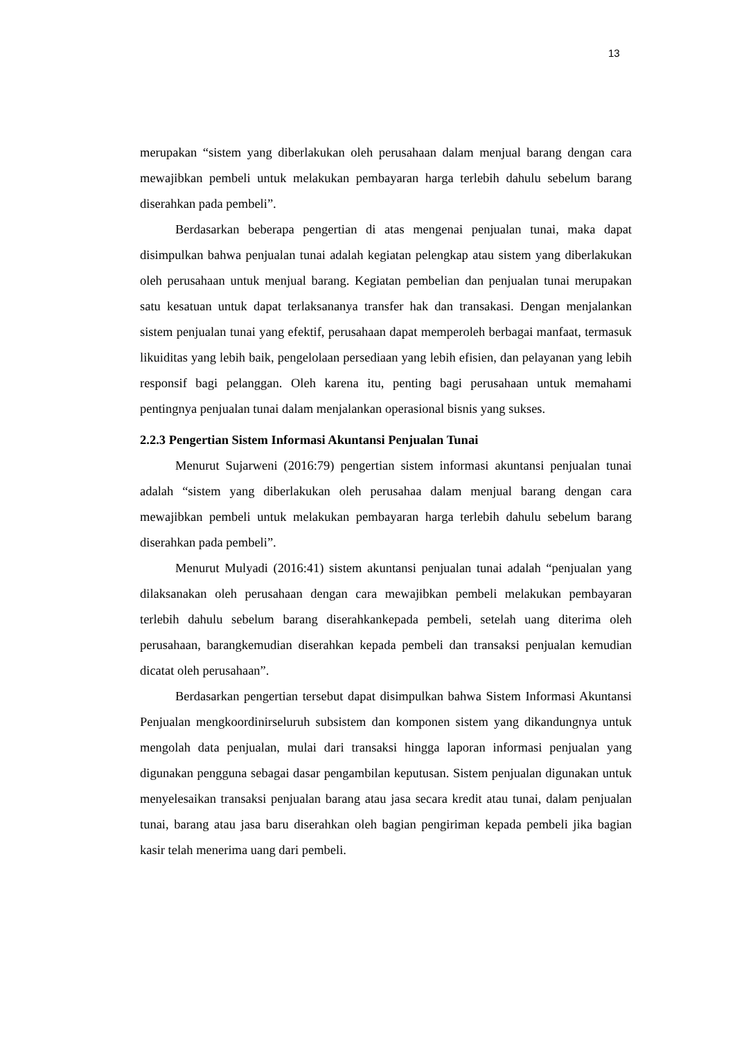13
merupakan “sistem yang diberlakukan oleh perusahaan dalam menjual barang dengan cara mewajibkan pembeli untuk melakukan pembayaran harga terlebih dahulu sebelum barang diserahkan pada pembeli”.
Berdasarkan beberapa pengertian di atas mengenai penjualan tunai, maka dapat disimpulkan bahwa penjualan tunai adalah kegiatan pelengkap atau sistem yang diberlakukan oleh perusahaan untuk menjual barang. Kegiatan pembelian dan penjualan tunai merupakan satu kesatuan untuk dapat terlaksananya transfer hak dan transakasi. Dengan menjalankan sistem penjualan tunai yang efektif, perusahaan dapat memperoleh berbagai manfaat, termasuk likuiditas yang lebih baik, pengelolaan persediaan yang lebih efisien, dan pelayanan yang lebih responsif bagi pelanggan. Oleh karena itu, penting bagi perusahaan untuk memahami pentingnya penjualan tunai dalam menjalankan operasional bisnis yang sukses.
2.2.3 Pengertian Sistem Informasi Akuntansi Penjualan Tunai
Menurut Sujarweni (2016:79) pengertian sistem informasi akuntansi penjualan tunai adalah “sistem yang diberlakukan oleh perusahaa dalam menjual barang dengan cara mewajibkan pembeli untuk melakukan pembayaran harga terlebih dahulu sebelum barang diserahkan pada pembeli”.
Menurut Mulyadi (2016:41) sistem akuntansi penjualan tunai adalah “penjualan yang dilaksanakan oleh perusahaan dengan cara mewajibkan pembeli melakukan pembayaran terlebih dahulu sebelum barang diserahkankepada pembeli, setelah uang diterima oleh perusahaan, barangkemudian diserahkan kepada pembeli dan transaksi penjualan kemudian dicatat oleh perusahaan”.
Berdasarkan pengertian tersebut dapat disimpulkan bahwa Sistem Informasi Akuntansi Penjualan mengkoordinirseluruh subsistem dan komponen sistem yang dikandungnya untuk mengolah data penjualan, mulai dari transaksi hingga laporan informasi penjualan yang digunakan pengguna sebagai dasar pengambilan keputusan. Sistem penjualan digunakan untuk menyelesaikan transaksi penjualan barang atau jasa secara kredit atau tunai, dalam penjualan tunai, barang atau jasa baru diserahkan oleh bagian pengiriman kepada pembeli jika bagian kasir telah menerima uang dari pembeli.